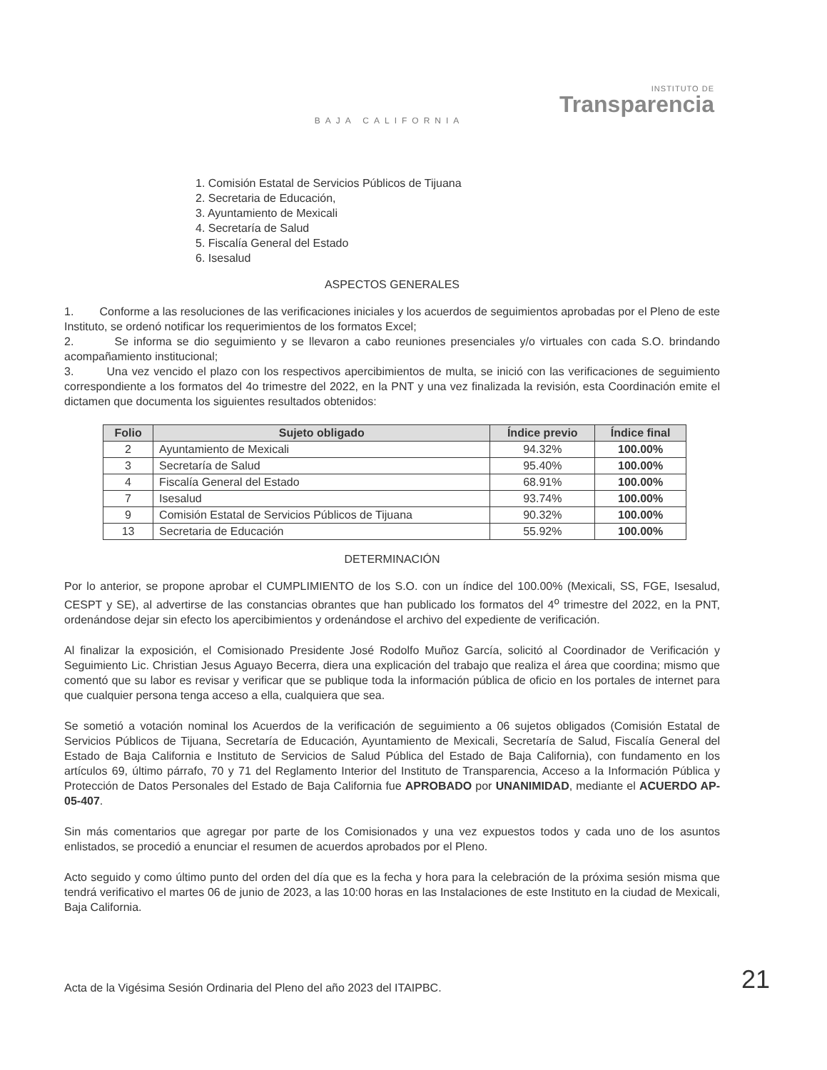INSTITUTO DE
Transparencia
BAJA CALIFORNIA
1. Comisión Estatal de Servicios Públicos de Tijuana
2. Secretaria de Educación,
3. Ayuntamiento de Mexicali
4. Secretaría de Salud
5. Fiscalía General del Estado
6. Isesalud
ASPECTOS GENERALES
1. Conforme a las resoluciones de las verificaciones iniciales y los acuerdos de seguimientos aprobadas por el Pleno de este Instituto, se ordenó notificar los requerimientos de los formatos Excel;
2. Se informa se dio seguimiento y se llevaron a cabo reuniones presenciales y/o virtuales con cada S.O. brindando acompañamiento institucional;
3. Una vez vencido el plazo con los respectivos apercibimientos de multa, se inició con las verificaciones de seguimiento correspondiente a los formatos del 4o trimestre del 2022, en la PNT y una vez finalizada la revisión, esta Coordinación emite el dictamen que documenta los siguientes resultados obtenidos:
| Folio | Sujeto obligado | Índice previo | Índice final |
| --- | --- | --- | --- |
| 2 | Ayuntamiento de Mexicali | 94.32% | 100.00% |
| 3 | Secretaría de Salud | 95.40% | 100.00% |
| 4 | Fiscalía General del Estado | 68.91% | 100.00% |
| 7 | Isesalud | 93.74% | 100.00% |
| 9 | Comisión Estatal de Servicios Públicos de Tijuana | 90.32% | 100.00% |
| 13 | Secretaria de Educación | 55.92% | 100.00% |
DETERMINACIÓN
Por lo anterior, se propone aprobar el CUMPLIMIENTO de los S.O. con un índice del 100.00% (Mexicali, SS, FGE, Isesalud, CESPT y SE), al advertirse de las constancias obrantes que han publicado los formatos del 4<sup>o</sup> trimestre del 2022, en la PNT, ordenándose dejar sin efecto los apercibimientos y ordenándose el archivo del expediente de verificación.
Al finalizar la exposición, el Comisionado Presidente José Rodolfo Muñoz García, solicitó al Coordinador de Verificación y Seguimiento Lic. Christian Jesus Aguayo Becerra, diera una explicación del trabajo que realiza el área que coordina; mismo que comentó que su labor es revisar y verificar que se publique toda la información pública de oficio en los portales de internet para que cualquier persona tenga acceso a ella, cualquiera que sea.
Se sometió a votación nominal los Acuerdos de la verificación de seguimiento a 06 sujetos obligados (Comisión Estatal de Servicios Públicos de Tijuana, Secretaría de Educación, Ayuntamiento de Mexicali, Secretaría de Salud, Fiscalía General del Estado de Baja California e Instituto de Servicios de Salud Pública del Estado de Baja California), con fundamento en los artículos 69, último párrafo, 70 y 71 del Reglamento Interior del Instituto de Transparencia, Acceso a la Información Pública y Protección de Datos Personales del Estado de Baja California fue APROBADO por UNANIMIDAD, mediante el ACUERDO AP-05-407.
Sin más comentarios que agregar por parte de los Comisionados y una vez expuestos todos y cada uno de los asuntos enlistados, se procedió a enunciar el resumen de acuerdos aprobados por el Pleno.
Acto seguido y como último punto del orden del día que es la fecha y hora para la celebración de la próxima sesión misma que tendrá verificativo el martes 06 de junio de 2023, a las 10:00 horas en las Instalaciones de este Instituto en la ciudad de Mexicali, Baja California.
Acta de la Vigésima Sesión Ordinaria del Pleno del año 2023 del ITAIPBC. 21